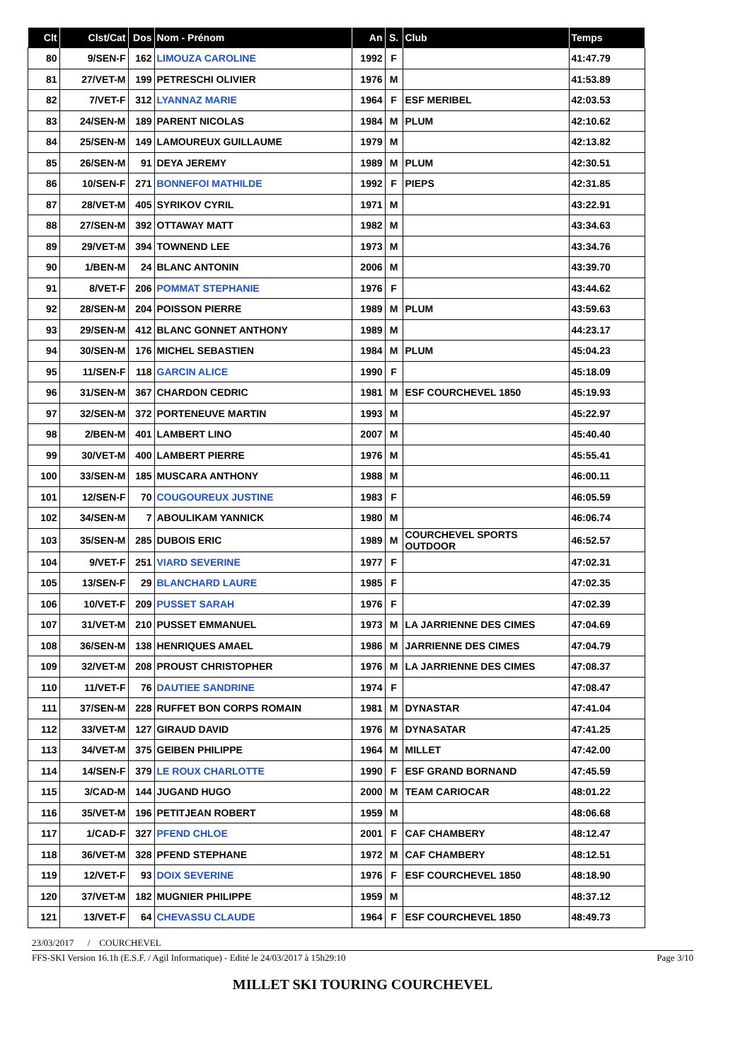| Clt | Clst/Cat | Dos | Nom - Prénom | An | S. | Club | Temps |
| --- | --- | --- | --- | --- | --- | --- | --- |
| 80 | 9/SEN-F | 162 | LIMOUZA CAROLINE | 1992 | F | | 41:47.79 |
| 81 | 27/VET-M | 199 | PETRESCHI OLIVIER | 1976 | M | | 41:53.89 |
| 82 | 7/VET-F | 312 | LYANNAZ MARIE | 1964 | F | ESF MERIBEL | 42:03.53 |
| 83 | 24/SEN-M | 189 | PARENT NICOLAS | 1984 | M | PLUM | 42:10.62 |
| 84 | 25/SEN-M | 149 | LAMOUREUX GUILLAUME | 1979 | M | | 42:13.82 |
| 85 | 26/SEN-M | 91 | DEYA JEREMY | 1989 | M | PLUM | 42:30.51 |
| 86 | 10/SEN-F | 271 | BONNEFOI MATHILDE | 1992 | F | PIEPS | 42:31.85 |
| 87 | 28/VET-M | 405 | SYRIKOV CYRIL | 1971 | M | | 43:22.91 |
| 88 | 27/SEN-M | 392 | OTTAWAY MATT | 1982 | M | | 43:34.63 |
| 89 | 29/VET-M | 394 | TOWNEND LEE | 1973 | M | | 43:34.76 |
| 90 | 1/BEN-M | 24 | BLANC ANTONIN | 2006 | M | | 43:39.70 |
| 91 | 8/VET-F | 206 | POMMAT STEPHANIE | 1976 | F | | 43:44.62 |
| 92 | 28/SEN-M | 204 | POISSON PIERRE | 1989 | M | PLUM | 43:59.63 |
| 93 | 29/SEN-M | 412 | BLANC GONNET ANTHONY | 1989 | M | | 44:23.17 |
| 94 | 30/SEN-M | 176 | MICHEL SEBASTIEN | 1984 | M | PLUM | 45:04.23 |
| 95 | 11/SEN-F | 118 | GARCIN ALICE | 1990 | F | | 45:18.09 |
| 96 | 31/SEN-M | 367 | CHARDON CEDRIC | 1981 | M | ESF COURCHEVEL 1850 | 45:19.93 |
| 97 | 32/SEN-M | 372 | PORTENEUVE MARTIN | 1993 | M | | 45:22.97 |
| 98 | 2/BEN-M | 401 | LAMBERT LINO | 2007 | M | | 45:40.40 |
| 99 | 30/VET-M | 400 | LAMBERT PIERRE | 1976 | M | | 45:55.41 |
| 100 | 33/SEN-M | 185 | MUSCARA ANTHONY | 1988 | M | | 46:00.11 |
| 101 | 12/SEN-F | 70 | COUGOUREUX JUSTINE | 1983 | F | | 46:05.59 |
| 102 | 34/SEN-M | 7 | ABOULIKAM YANNICK | 1980 | M | | 46:06.74 |
| 103 | 35/SEN-M | 285 | DUBOIS ERIC | 1989 | M | COURCHEVEL SPORTS OUTDOOR | 46:52.57 |
| 104 | 9/VET-F | 251 | VIARD SEVERINE | 1977 | F | | 47:02.31 |
| 105 | 13/SEN-F | 29 | BLANCHARD LAURE | 1985 | F | | 47:02.35 |
| 106 | 10/VET-F | 209 | PUSSET SARAH | 1976 | F | | 47:02.39 |
| 107 | 31/VET-M | 210 | PUSSET EMMANUEL | 1973 | M | LA JARRIENNE DES CIMES | 47:04.69 |
| 108 | 36/SEN-M | 138 | HENRIQUES AMAEL | 1986 | M | JARRIENNE DES CIMES | 47:04.79 |
| 109 | 32/VET-M | 208 | PROUST CHRISTOPHER | 1976 | M | LA JARRIENNE DES CIMES | 47:08.37 |
| 110 | 11/VET-F | 76 | DAUTIEE SANDRINE | 1974 | F | | 47:08.47 |
| 111 | 37/SEN-M | 228 | RUFFET BON CORPS ROMAIN | 1981 | M | DYNASTAR | 47:41.04 |
| 112 | 33/VET-M | 127 | GIRAUD DAVID | 1976 | M | DYNASATAR | 47:41.25 |
| 113 | 34/VET-M | 375 | GEIBEN PHILIPPE | 1964 | M | MILLET | 47:42.00 |
| 114 | 14/SEN-F | 379 | LE ROUX CHARLOTTE | 1990 | F | ESF GRAND BORNAND | 47:45.59 |
| 115 | 3/CAD-M | 144 | JUGAND HUGO | 2000 | M | TEAM CARIOCAR | 48:01.22 |
| 116 | 35/VET-M | 196 | PETITJEAN ROBERT | 1959 | M | | 48:06.68 |
| 117 | 1/CAD-F | 327 | PFEND CHLOE | 2001 | F | CAF CHAMBERY | 48:12.47 |
| 118 | 36/VET-M | 328 | PFEND STEPHANE | 1972 | M | CAF CHAMBERY | 48:12.51 |
| 119 | 12/VET-F | 93 | DOIX SEVERINE | 1976 | F | ESF COURCHEVEL 1850 | 48:18.90 |
| 120 | 37/VET-M | 182 | MUGNIER PHILIPPE | 1959 | M | | 48:37.12 |
| 121 | 13/VET-F | 64 | CHEVASSU CLAUDE | 1964 | F | ESF COURCHEVEL 1850 | 48:49.73 |
23/03/2017 / COURCHEVEL
FFS-SKI Version 16.1h (E.S.F. / Agil Informatique) - Edité le 24/03/2017 à 15h29:10 Page 3/10
MILLET SKI TOURING COURCHEVEL